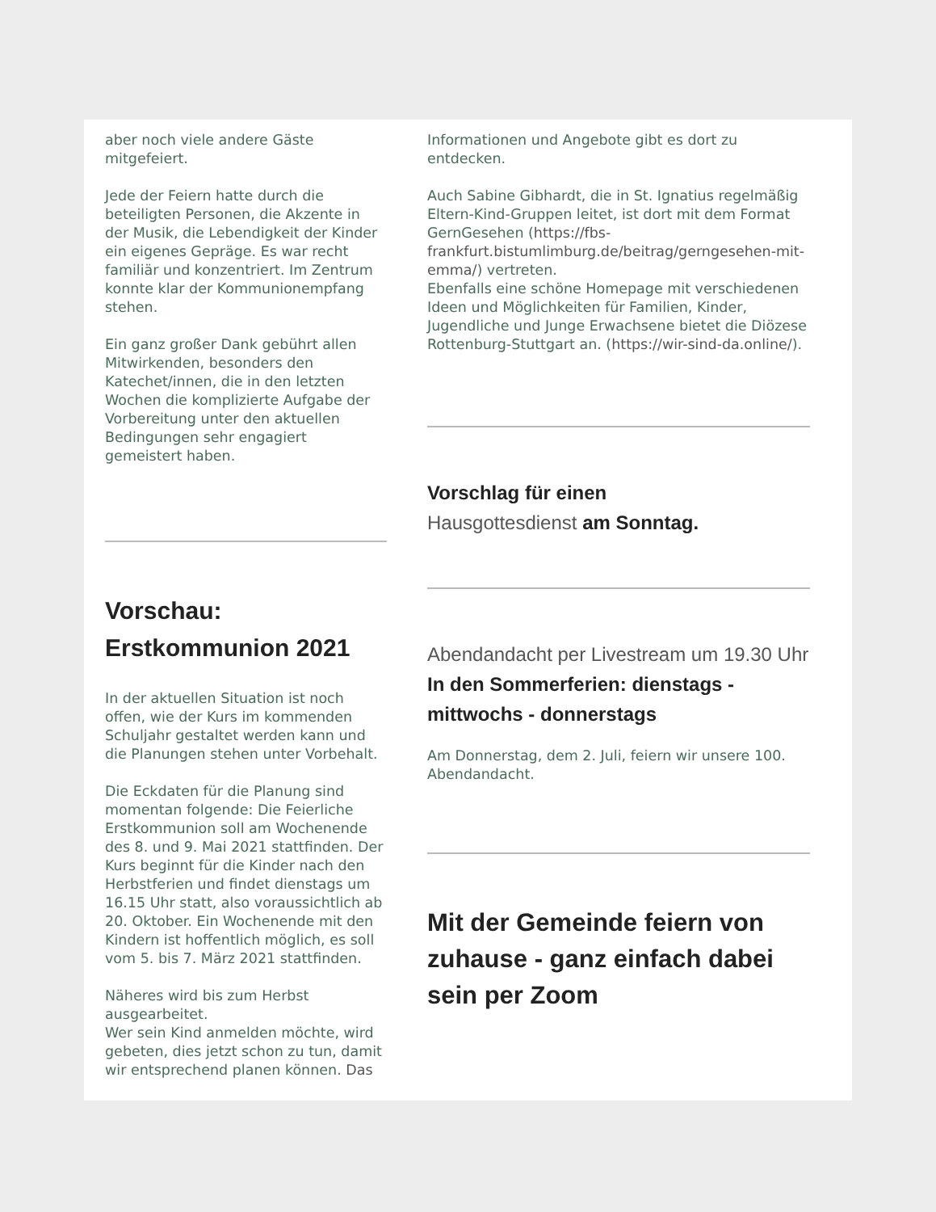aber noch viele andere Gäste mitgefeiert.
Jede der Feiern hatte durch die beteiligten Personen, die Akzente in der Musik, die Lebendigkeit der Kinder ein eigenes Gepräge. Es war recht familiär und konzentriert. Im Zentrum konnte klar der Kommunionempfang stehen.
Ein ganz großer Dank gebührt allen Mitwirkenden, besonders den Katechet/innen, die in den letzten Wochen die komplizierte Aufgabe der Vorbereitung unter den aktuellen Bedingungen sehr engagiert gemeistert haben.
Vorschau:
Erstkommunion 2021
In der aktuellen Situation ist noch offen, wie der Kurs im kommenden Schuljahr gestaltet werden kann und die Planungen stehen unter Vorbehalt.
Die Eckdaten für die Planung sind momentan folgende: Die Feierliche Erstkommunion soll am Wochenende des 8. und 9. Mai 2021 stattfinden. Der Kurs beginnt für die Kinder nach den Herbstferien und findet dienstags um 16.15 Uhr statt, also voraussichtlich ab 20. Oktober. Ein Wochenende mit den Kindern ist hoffentlich möglich, es soll vom 5. bis 7. März 2021 stattfinden.
Näheres wird bis zum Herbst ausgearbeitet.
Wer sein Kind anmelden möchte, wird gebeten, dies jetzt schon zu tun, damit wir entsprechend planen können. Das
Informationen und Angebote gibt es dort zu entdecken.
Auch Sabine Gibhardt, die in St. Ignatius regelmäßig Eltern-Kind-Gruppen leitet, ist dort mit dem Format GernGesehen (https://fbs-frankfurt.bistumlimburg.de/beitrag/gerngesehen-mit-emma/) vertreten.
Ebenfalls eine schöne Homepage mit verschiedenen Ideen und Möglichkeiten für Familien, Kinder, Jugendliche und Junge Erwachsene bietet die Diözese Rottenburg-Stuttgart an. (https://wir-sind-da.online/).
Vorschlag für einen
Hausgottesdienst am Sonntag.
Abendandacht per Livestream um 19.30 Uhr
In den Sommerferien: dienstags - mittwochs - donnerstags
Am Donnerstag, dem 2. Juli, feiern wir unsere 100. Abendandacht.
Mit der Gemeinde feiern von zuhause - ganz einfach dabei sein per Zoom